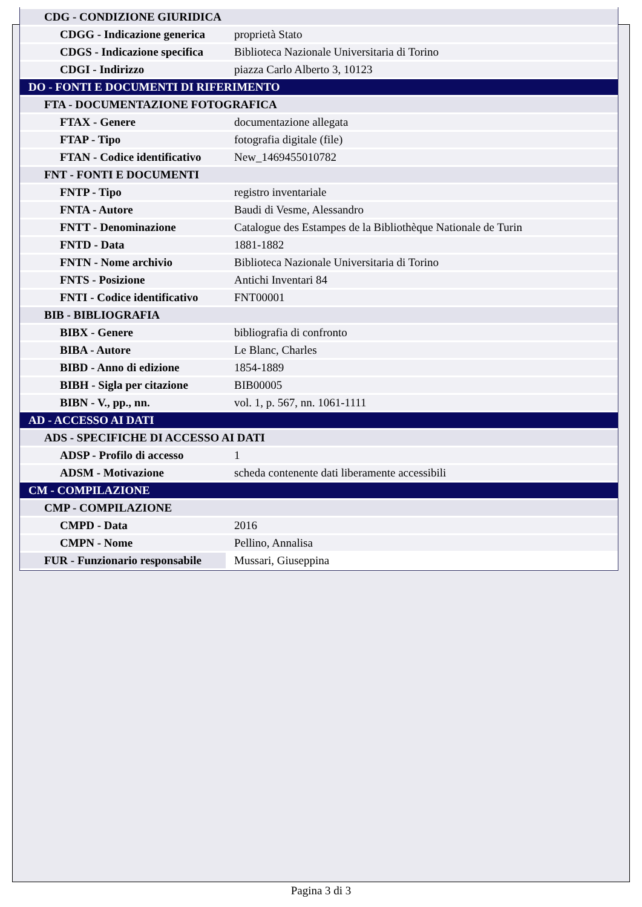| CDG - CONDIZIONE GIURIDICA | |
| CDGG - Indicazione generica | proprietà Stato |
| CDGS - Indicazione specifica | Biblioteca Nazionale Universitaria di Torino |
| CDGI - Indirizzo | piazza Carlo Alberto 3, 10123 |
| DO - FONTI E DOCUMENTI DI RIFERIMENTO | |
| FTA - DOCUMENTAZIONE FOTOGRAFICA | |
| FTAX - Genere | documentazione allegata |
| FTAP - Tipo | fotografia digitale (file) |
| FTAN - Codice identificativo | New_1469455010782 |
| FNT - FONTI E DOCUMENTI | |
| FNTP - Tipo | registro inventariale |
| FNTA - Autore | Baudi di Vesme, Alessandro |
| FNTT - Denominazione | Catalogue des Estampes de la Bibliothèque Nationale de Turin |
| FNTD - Data | 1881-1882 |
| FNTN - Nome archivio | Biblioteca Nazionale Universitaria di Torino |
| FNTS - Posizione | Antichi Inventari 84 |
| FNTI - Codice identificativo | FNT00001 |
| BIB - BIBLIOGRAFIA | |
| BIBX - Genere | bibliografia di confronto |
| BIBA - Autore | Le Blanc, Charles |
| BIBD - Anno di edizione | 1854-1889 |
| BIBH - Sigla per citazione | BIB00005 |
| BIBN - V., pp., nn. | vol. 1, p. 567, nn. 1061-1111 |
| AD - ACCESSO AI DATI | |
| ADS - SPECIFICHE DI ACCESSO AI DATI | |
| ADSP - Profilo di accesso | 1 |
| ADSM - Motivazione | scheda contenente dati liberamente accessibili |
| CM - COMPILAZIONE | |
| CMP - COMPILAZIONE | |
| CMPD - Data | 2016 |
| CMPN - Nome | Pellino, Annalisa |
| FUR - Funzionario responsabile | Mussari, Giuseppina |
Pagina 3 di 3